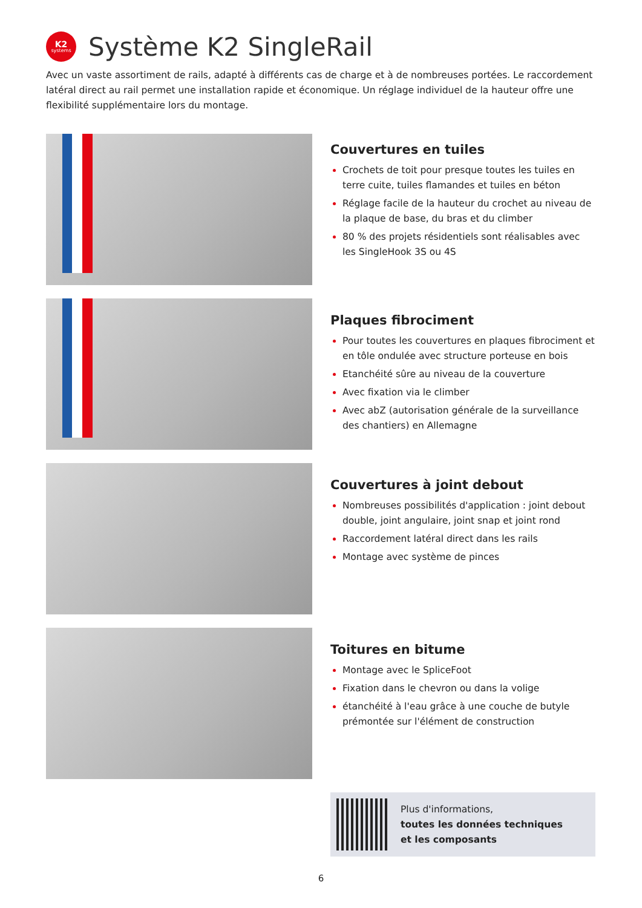K2
systems
Système K2 SingleRail
Avec un vaste assortiment de rails, adapté à différents cas de charge et à de nombreuses portées. Le raccordement latéral direct au rail permet une installation rapide et économique. Un réglage individuel de la hauteur offre une flexibilité supplémentaire lors du montage.
Couvertures en tuiles
Crochets de toit pour presque toutes les tuiles en terre cuite, tuiles flamandes et tuiles en béton
Réglage facile de la hauteur du crochet au niveau de la plaque de base, du bras et du climber
80 % des projets résidentiels sont réalisables avec les SingleHook 3S ou 4S
Plaques fibrociment
Pour toutes les couvertures en plaques fibrociment et en tôle ondulée avec structure porteuse en bois
Etanchéité sûre au niveau de la couverture
Avec fixation via le climber
Avec abZ (autorisation générale de la surveillance des chantiers) en Allemagne
Couvertures à joint debout
Nombreuses possibilités d'application : joint debout double, joint angulaire, joint snap et joint rond
Raccordement latéral direct dans les rails
Montage avec système de pinces
Toitures en bitume
Montage avec le SpliceFoot
Fixation dans le chevron ou dans la volige
étanchéité à l'eau grâce à une couche de butyle prémontée sur l'élément de construction
Plus d'informations,
toutes les données techniques
et les composants
6